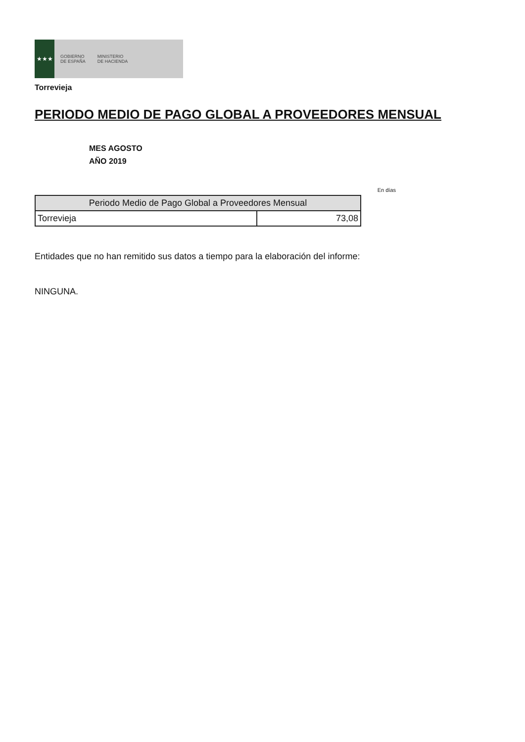★★★
GOBIERNO
DE ESPAÑA
MINISTERIO
DE HACIENDA
Torrevieja
PERIODO MEDIO DE PAGO GLOBAL A PROVEEDORES MENSUAL
MES AGOSTO
AÑO 2019
En días
| Periodo Medio de Pago Global a Proveedores Mensual | |
| --- | --- |
| Torrevieja | 73,08 |
Entidades que no han remitido sus datos a tiempo para la elaboración del informe:
NINGUNA.